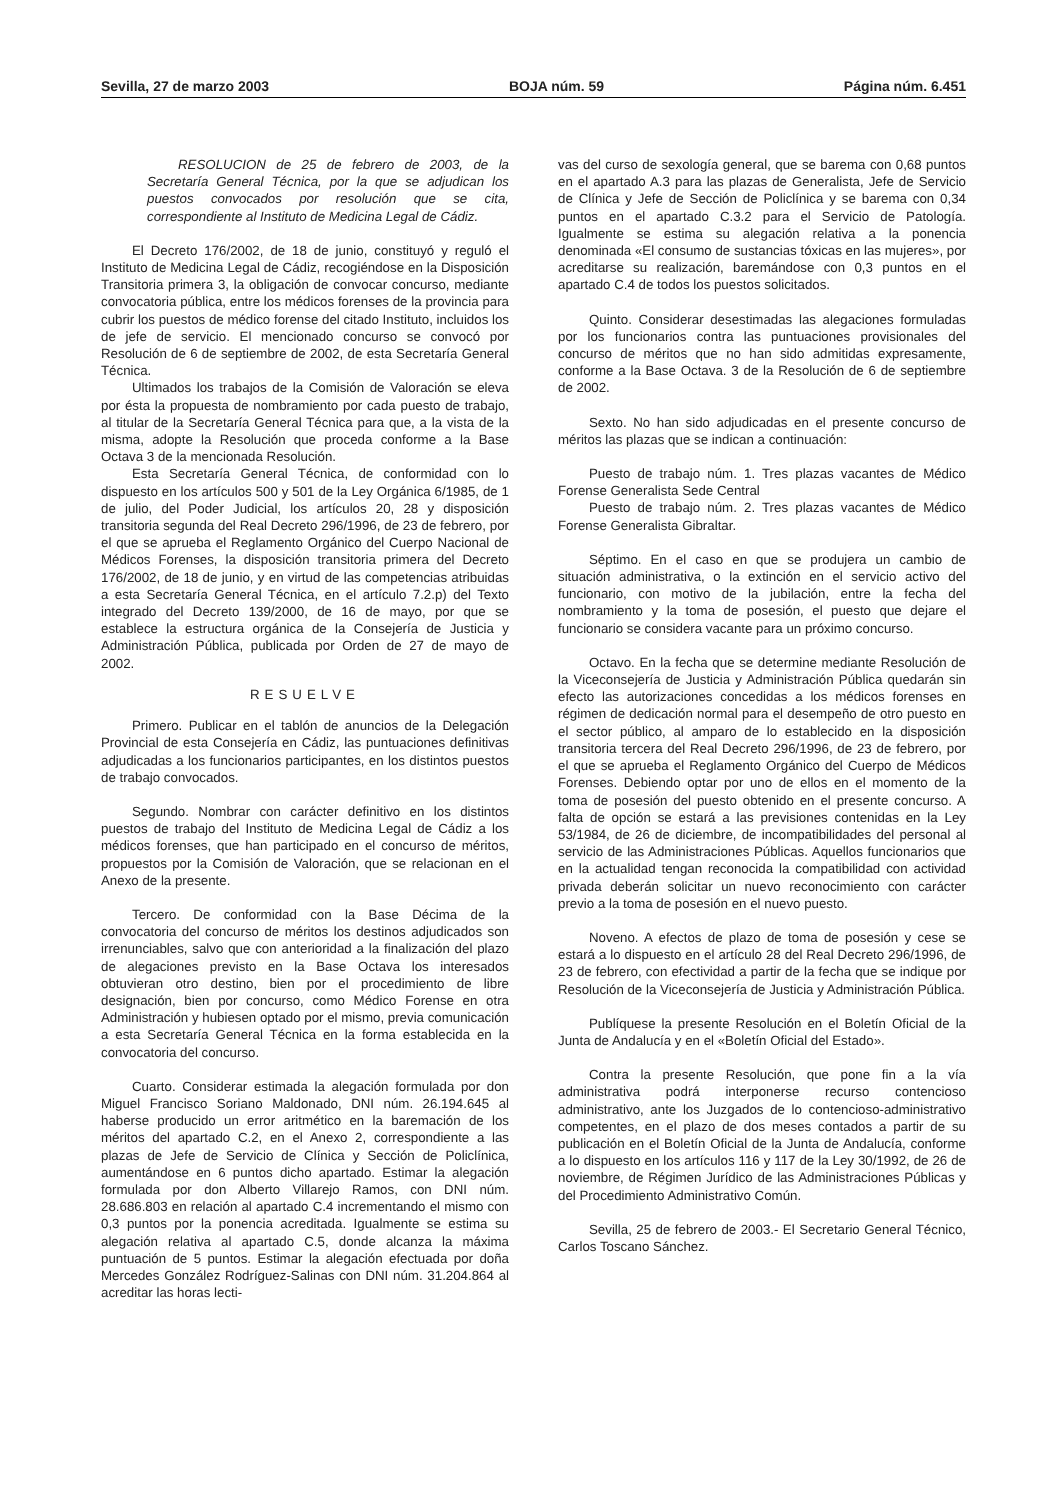Sevilla, 27 de marzo 2003 BOJA núm. 59 Página núm. 6.451
RESOLUCION de 25 de febrero de 2003, de la Secretaría General Técnica, por la que se adjudican los puestos convocados por resolución que se cita, correspondiente al Instituto de Medicina Legal de Cádiz.
El Decreto 176/2002, de 18 de junio, constituyó y reguló el Instituto de Medicina Legal de Cádiz, recogiéndose en la Disposición Transitoria primera 3, la obligación de convocar concurso, mediante convocatoria pública, entre los médicos forenses de la provincia para cubrir los puestos de médico forense del citado Instituto, incluidos los de jefe de servicio. El mencionado concurso se convocó por Resolución de 6 de septiembre de 2002, de esta Secretaría General Técnica.
Ultimados los trabajos de la Comisión de Valoración se eleva por ésta la propuesta de nombramiento por cada puesto de trabajo, al titular de la Secretaría General Técnica para que, a la vista de la misma, adopte la Resolución que proceda conforme a la Base Octava 3 de la mencionada Resolución.
Esta Secretaría General Técnica, de conformidad con lo dispuesto en los artículos 500 y 501 de la Ley Orgánica 6/1985, de 1 de julio, del Poder Judicial, los artículos 20, 28 y disposición transitoria segunda del Real Decreto 296/1996, de 23 de febrero, por el que se aprueba el Reglamento Orgánico del Cuerpo Nacional de Médicos Forenses, la disposición transitoria primera del Decreto 176/2002, de 18 de junio, y en virtud de las competencias atribuidas a esta Secretaría General Técnica, en el artículo 7.2.p) del Texto integrado del Decreto 139/2000, de 16 de mayo, por que se establece la estructura orgánica de la Consejería de Justicia y Administración Pública, publicada por Orden de 27 de mayo de 2002.
RESUELVE
Primero. Publicar en el tablón de anuncios de la Delegación Provincial de esta Consejería en Cádiz, las puntuaciones definitivas adjudicadas a los funcionarios participantes, en los distintos puestos de trabajo convocados.
Segundo. Nombrar con carácter definitivo en los distintos puestos de trabajo del Instituto de Medicina Legal de Cádiz a los médicos forenses, que han participado en el concurso de méritos, propuestos por la Comisión de Valoración, que se relacionan en el Anexo de la presente.
Tercero. De conformidad con la Base Décima de la convocatoria del concurso de méritos los destinos adjudicados son irrenunciables, salvo que con anterioridad a la finalización del plazo de alegaciones previsto en la Base Octava los interesados obtuvieran otro destino, bien por el procedimiento de libre designación, bien por concurso, como Médico Forense en otra Administración y hubiesen optado por el mismo, previa comunicación a esta Secretaría General Técnica en la forma establecida en la convocatoria del concurso.
Cuarto. Considerar estimada la alegación formulada por don Miguel Francisco Soriano Maldonado, DNI núm. 26.194.645 al haberse producido un error aritmético en la baremación de los méritos del apartado C.2, en el Anexo 2, correspondiente a las plazas de Jefe de Servicio de Clínica y Sección de Policlínica, aumentándose en 6 puntos dicho apartado. Estimar la alegación formulada por don Alberto Villarejo Ramos, con DNI núm. 28.686.803 en relación al apartado C.4 incrementando el mismo con 0,3 puntos por la ponencia acreditada. Igualmente se estima su alegación relativa al apartado C.5, donde alcanza la máxima puntuación de 5 puntos. Estimar la alegación efectuada por doña Mercedes González Rodríguez-Salinas con DNI núm. 31.204.864 al acreditar las horas lecti-
vas del curso de sexología general, que se barema con 0,68 puntos en el apartado A.3 para las plazas de Generalista, Jefe de Servicio de Clínica y Jefe de Sección de Policlínica y se barema con 0,34 puntos en el apartado C.3.2 para el Servicio de Patología. Igualmente se estima su alegación relativa a la ponencia denominada «El consumo de sustancias tóxicas en las mujeres», por acreditarse su realización, baremándose con 0,3 puntos en el apartado C.4 de todos los puestos solicitados.
Quinto. Considerar desestimadas las alegaciones formuladas por los funcionarios contra las puntuaciones provisionales del concurso de méritos que no han sido admitidas expresamente, conforme a la Base Octava. 3 de la Resolución de 6 de septiembre de 2002.
Sexto. No han sido adjudicadas en el presente concurso de méritos las plazas que se indican a continuación:
Puesto de trabajo núm. 1. Tres plazas vacantes de Médico Forense Generalista Sede Central
Puesto de trabajo núm. 2. Tres plazas vacantes de Médico Forense Generalista Gibraltar.
Séptimo. En el caso en que se produjera un cambio de situación administrativa, o la extinción en el servicio activo del funcionario, con motivo de la jubilación, entre la fecha del nombramiento y la toma de posesión, el puesto que dejare el funcionario se considera vacante para un próximo concurso.
Octavo. En la fecha que se determine mediante Resolución de la Viceconsejería de Justicia y Administración Pública quedarán sin efecto las autorizaciones concedidas a los médicos forenses en régimen de dedicación normal para el desempeño de otro puesto en el sector público, al amparo de lo establecido en la disposición transitoria tercera del Real Decreto 296/1996, de 23 de febrero, por el que se aprueba el Reglamento Orgánico del Cuerpo de Médicos Forenses. Debiendo optar por uno de ellos en el momento de la toma de posesión del puesto obtenido en el presente concurso. A falta de opción se estará a las previsiones contenidas en la Ley 53/1984, de 26 de diciembre, de incompatibilidades del personal al servicio de las Administraciones Públicas. Aquellos funcionarios que en la actualidad tengan reconocida la compatibilidad con actividad privada deberán solicitar un nuevo reconocimiento con carácter previo a la toma de posesión en el nuevo puesto.
Noveno. A efectos de plazo de toma de posesión y cese se estará a lo dispuesto en el artículo 28 del Real Decreto 296/1996, de 23 de febrero, con efectividad a partir de la fecha que se indique por Resolución de la Viceconsejería de Justicia y Administración Pública.
Publíquese la presente Resolución en el Boletín Oficial de la Junta de Andalucía y en el «Boletín Oficial del Estado».
Contra la presente Resolución, que pone fin a la vía administrativa podrá interponerse recurso contencioso administrativo, ante los Juzgados de lo contencioso-administrativo competentes, en el plazo de dos meses contados a partir de su publicación en el Boletín Oficial de la Junta de Andalucía, conforme a lo dispuesto en los artículos 116 y 117 de la Ley 30/1992, de 26 de noviembre, de Régimen Jurídico de las Administraciones Públicas y del Procedimiento Administrativo Común.
Sevilla, 25 de febrero de 2003.- El Secretario General Técnico, Carlos Toscano Sánchez.